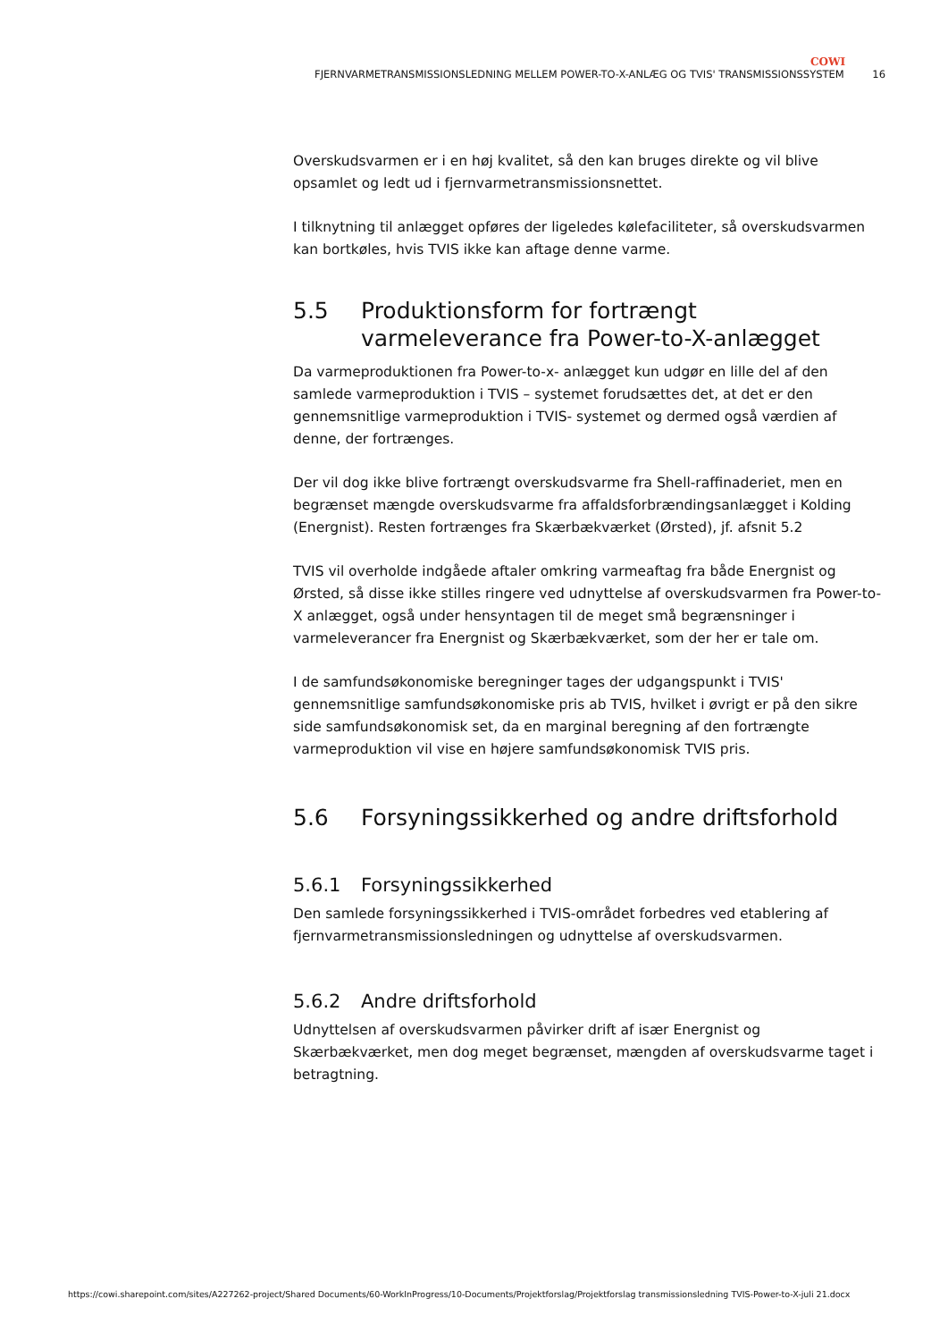COWI
FJERNVARMETRANSMISSIONSLEDNING MELLEM POWER-TO-X-ANLÆG OG TVIS' TRANSMISSIONSSYSTEM 16
Overskudsvarmen er i en høj kvalitet, så den kan bruges direkte og vil blive opsamlet og ledt ud i fjernvarmetransmissionsnettet.
I tilknytning til anlægget opføres der ligeledes kølefaciliteter, så overskudsvarmen kan bortkøles, hvis TVIS ikke kan aftage denne varme.
5.5 Produktionsform for fortrængt varmeleverance fra Power-to-X-anlægget
Da varmeproduktionen fra Power-to-x- anlægget kun udgør en lille del af den samlede varmeproduktion i TVIS – systemet forudsættes det, at det er den gennemsnitlige varmeproduktion i TVIS- systemet og dermed også værdien af denne, der fortrænges.
Der vil dog ikke blive fortrængt overskudsvarme fra Shell-raffinaderiet, men en begrænset mængde overskudsvarme fra affaldsforbrændingsanlægget i Kolding (Energnist). Resten fortrænges fra Skærbækværket (Ørsted), jf. afsnit 5.2
TVIS vil overholde indgåede aftaler omkring varmeaftag fra både Energnist og Ørsted, så disse ikke stilles ringere ved udnyttelse af overskudsvarmen fra Power-to-X anlægget, også under hensyntagen til de meget små begrænsninger i varmeleverancer fra Energnist og Skærbækværket, som der her er tale om.
I de samfundsøkonomiske beregninger tages der udgangspunkt i TVIS' gennemsnitlige samfundsøkonomiske pris ab TVIS, hvilket i øvrigt er på den sikre side samfundsøkonomisk set, da en marginal beregning af den fortrængte varmeproduktion vil vise en højere samfundsøkonomisk TVIS pris.
5.6 Forsyningssikkerhed og andre driftsforhold
5.6.1 Forsyningssikkerhed
Den samlede forsyningssikkerhed i TVIS-området forbedres ved etablering af fjernvarmetransmissionsledningen og udnyttelse af overskudsvarmen.
5.6.2 Andre driftsforhold
Udnyttelsen af overskudsvarmen påvirker drift af især Energnist og Skærbækværket, men dog meget begrænset, mængden af overskudsvarme taget i betragtning.
https://cowi.sharepoint.com/sites/A227262-project/Shared Documents/60-WorkInProgress/10-Documents/Projektforslag/Projektforslag transmissionsledning TVIS-Power-to-X-juli 21.docx